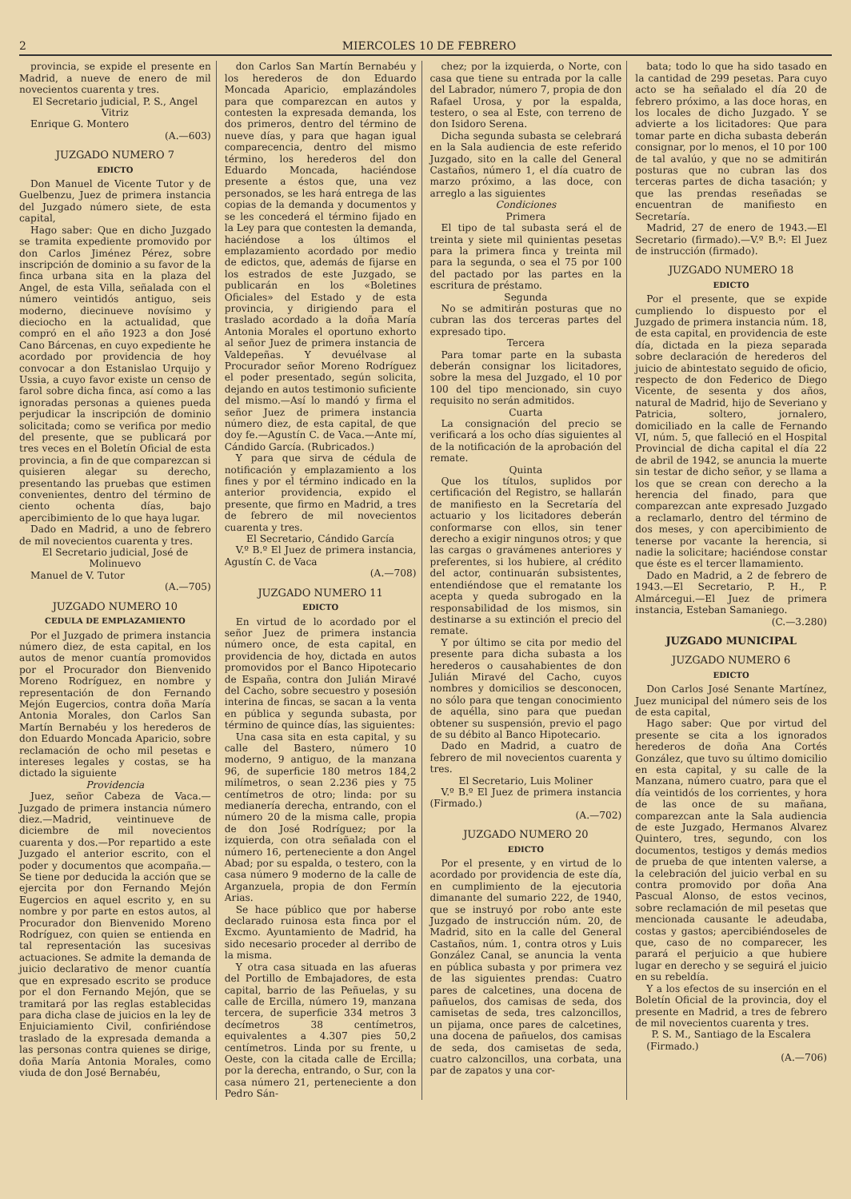2 MIERCOLES 10 DE FEBRERO
provincia, se expide el presente en Madrid, a nueve de enero de mil novecientos cuarenta y tres.
El Secretario judicial, P. S., Angel Vitriz
Enrique G. Montero
(A.—603)
JUZGADO NUMERO 7
EDICTO
Don Manuel de Vicente Tutor y de Guelbenzu, Juez de primera instancia del Juzgado número siete, de esta capital,
Hago saber: Que en dicho Juzgado se tramita expediente promovido por don Carlos Jiménez Pérez, sobre inscripción de dominio a su favor de la finca urbana sita en la plaza del Angel, de esta Villa, señalada con el número veintidós antiguo, seis moderno, diecinueve novísimo y dieciocho en la actualidad, que compró en el año 1923 a don José Cano Bárcenas, en cuyo expediente he acordado por providencia de hoy convocar a don Estanislao Urquijo y Ussia, a cuyo favor existe un censo de farol sobre dicha finca, así como a las ignoradas personas a quienes pueda perjudicar la inscripción de dominio solicitada; como se verifica por medio del presente, que se publicará por tres veces en el Boletín Oficial de esta provincia, a fin de que comparezcan si quisieren alegar su derecho, presentando las pruebas que estimen convenientes, dentro del término de ciento ochenta días, bajo apercibimiento de lo que haya lugar.
Dado en Madrid, a uno de febrero de mil novecientos cuarenta y tres.
El Secretario judicial, José de Molinuevo
Manuel de V. Tutor
(A.—705)
JUZGADO NUMERO 10
CEDULA DE EMPLAZAMIENTO
Por el Juzgado de primera instancia número diez, de esta capital, en los autos de menor cuantía promovidos por el Procurador don Bienvenido Moreno Rodríguez, en nombre y representación de don Fernando Mejón Eugercios, contra doña María Antonia Morales, don Carlos San Martín Bernabéu y los herederos de don Eduardo Moncada Aparicio, sobre reclamación de ocho mil pesetas e intereses legales y costas, se ha dictado la siguiente
Providencia
Juez, señor Cabeza de Vaca.—Juzgado de primera instancia número diez.—Madrid, veintinueve de diciembre de mil novecientos cuarenta y dos.—Por repartido a este Juzgado el anterior escrito, con el poder y documentos que acompaña.—Se tiene por deducida la acción que se ejercita por don Fernando Mejón Eugercios en aquel escrito y, en su nombre y por parte en estos autos, al Procurador don Bienvenido Moreno Rodríguez, con quien se entienda en tal representación las sucesivas actuaciones. Se admite la demanda de juicio declarativo de menor cuantía que en expresado escrito se produce por el don Fernando Mejón, que se tramitará por las reglas establecidas para dicha clase de juicios en la ley de Enjuiciamiento Civil, confiriéndose traslado de la expresada demanda a las personas contra quienes se dirige, doña María Antonia Morales, como viuda de don José Bernabéu,
don Carlos San Martín Bernabéu y los herederos de don Eduardo Moncada Aparicio, emplazándoles para que comparezcan en autos y contesten la expresada demanda, los dos primeros, dentro del término de nueve días, y para que hagan igual comparecencia, dentro del mismo término, los herederos del don Eduardo Moncada, haciéndose presente a éstos que, una vez personados, se les hará entrega de las copias de la demanda y documentos y se les concederá el término fijado en la Ley para que contesten la demanda, haciéndose a los últimos el emplazamiento acordado por medio de edictos, que, además de fijarse en los estrados de este Juzgado, se publicarán en los «Boletines Oficiales» del Estado y de esta provincia, y dirigiendo para el traslado acordado a la doña María Antonia Morales el oportuno exhorto al señor Juez de primera instancia de Valdepeñas. Y devuélvase al Procurador señor Moreno Rodríguez el poder presentado, según solicita, dejando en autos testimonio suficiente del mismo.—Así lo mandó y firma el señor Juez de primera instancia número diez, de esta capital, de que doy fe.—Agustín C. de Vaca.—Ante mí, Cándido García. (Rubricados.)
Y para que sirva de cédula de notificación y emplazamiento a los fines y por el término indicado en la anterior providencia, expido el presente, que firmo en Madrid, a tres de febrero de mil novecientos cuarenta y tres.
El Secretario, Cándido García
V.º B.º El Juez de primera instancia, Agustín C. de Vaca
(A.—708)
JUZGADO NUMERO 11
EDICTO
En virtud de lo acordado por el señor Juez de primera instancia número once, de esta capital, en providencia de hoy, dictada en autos promovidos por el Banco Hipotecario de España, contra don Julián Miravé del Cacho, sobre secuestro y posesión interina de fincas, se sacan a la venta en pública y segunda subasta, por término de quince días, las siguientes:
Una casa sita en esta capital, y su calle del Bastero, número 10 moderno, 9 antiguo, de la manzana 96, de superficie 180 metros 184,2 milímetros, o sean 2.236 pies y 75 centímetros de otro; linda: por su medianería derecha, entrando, con el número 20 de la misma calle, propia de don José Rodríguez; por la izquierda, con otra señalada con el número 16, perteneciente a don Angel Abad; por su espalda, o testero, con la casa número 9 moderno de la calle de Arganzuela, propia de don Fermín Arias.
Se hace público que por haberse declarado ruinosa esta finca por el Excmo. Ayuntamiento de Madrid, ha sido necesario proceder al derribo de la misma.
Y otra casa situada en las afueras del Portillo de Embajadores, de esta capital, barrio de las Peñuelas, y su calle de Ercilla, número 19, manzana tercera, de superficie 334 metros 3 decímetros 38 centímetros, equivalentes a 4.307 pies 50,2 centímetros. Linda por su frente, u Oeste, con la citada calle de Ercilla; por la derecha, entrando, o Sur, con la casa número 21, perteneciente a don Pedro Sán-
chez; por la izquierda, o Norte, con casa que tiene su entrada por la calle del Labrador, número 7, propia de don Rafael Urosa, y por la espalda, testero, o sea al Este, con terreno de don Isidoro Serena.
Dicha segunda subasta se celebrará en la Sala audiencia de este referido Juzgado, sito en la calle del General Castaños, número 1, el día cuatro de marzo próximo, a las doce, con arreglo a las siguientes
Condiciones
Primera
El tipo de tal subasta será el de treinta y siete mil quinientas pesetas para la primera finca y treinta mil para la segunda, o sea el 75 por 100 del pactado por las partes en la escritura de préstamo.
Segunda
No se admitirán posturas que no cubran las dos terceras partes del expresado tipo.
Tercera
Para tomar parte en la subasta deberán consignar los licitadores, sobre la mesa del Juzgado, el 10 por 100 del tipo mencionado, sin cuyo requisito no serán admitidos.
Cuarta
La consignación del precio se verificará a los ocho días siguientes al de la notificación de la aprobación del remate.
Quinta
Que los títulos, suplidos por certificación del Registro, se hallarán de manifiesto en la Secretaría del actuario y los licitadores deberán conformarse con ellos, sin tener derecho a exigir ningunos otros; y que las cargas o gravámenes anteriores y preferentes, si los hubiere, al crédito del actor, continuarán subsistentes, entendiéndose que el rematante los acepta y queda subrogado en la responsabilidad de los mismos, sin destinarse a su extinción el precio del remate.
Y por último se cita por medio del presente para dicha subasta a los herederos o causahabientes de don Julián Miravé del Cacho, cuyos nombres y domicilios se desconocen, no sólo para que tengan conocimiento de aquélla, sino para que puedan obtener su suspensión, previo el pago de su débito al Banco Hipotecario.
Dado en Madrid, a cuatro de febrero de mil novecientos cuarenta y tres.
El Secretario, Luis Moliner
V.º B.º El Juez de primera instancia (Firmado.)
(A.—702)
JUZGADO NUMERO 20
EDICTO
Por el presente, y en virtud de lo acordado por providencia de este día, en cumplimiento de la ejecutoria dimanante del sumario 222, de 1940, que se instruyó por robo ante este Juzgado de instrucción núm. 20, de Madrid, sito en la calle del General Castaños, núm. 1, contra otros y Luis González Canal, se anuncia la venta en pública subasta y por primera vez de las siguientes prendas: Cuatro pares de calcetines, una docena de pañuelos, dos camisas de seda, dos camisetas de seda, tres calzoncillos, un pijama, once pares de calcetines, una docena de pañuelos, dos camisas de seda, dos camisetas de seda, cuatro calzoncillos, una corbata, una par de zapatos y una cor-
bata; todo lo que ha sido tasado en la cantidad de 299 pesetas. Para cuyo acto se ha señalado el día 20 de febrero próximo, a las doce horas, en los locales de dicho Juzgado. Y se advierte a los licitadores: Que para tomar parte en dicha subasta deberán consignar, por lo menos, el 10 por 100 de tal avalúo, y que no se admitirán posturas que no cubran las dos terceras partes de dicha tasación; y que las prendas reseñadas se encuentran de manifiesto en Secretaría.
Madrid, 27 de enero de 1943.—El Secretario (firmado).—V.º B.º: El Juez de instrucción (firmado).
JUZGADO NUMERO 18
EDICTO
Por el presente, que se expide cumpliendo lo dispuesto por el Juzgado de primera instancia núm. 18, de esta capital, en providencia de este día, dictada en la pieza separada sobre declaración de herederos del juicio de abintestato seguido de oficio, respecto de don Federico de Diego Vicente, de sesenta y dos años, natural de Madrid, hijo de Severiano y Patricia, soltero, jornalero, domiciliado en la calle de Fernando VI, núm. 5, que falleció en el Hospital Provincial de dicha capital el día 22 de abril de 1942, se anuncia la muerte sin testar de dicho señor, y se llama a los que se crean con derecho a la herencia del finado, para que comparezcan ante expresado Juzgado a reclamarlo, dentro del término de dos meses, y con apercibimiento de tenerse por vacante la herencia, si nadie la solicitare; haciéndose constar que éste es el tercer llamamiento.
Dado en Madrid, a 2 de febrero de 1943.—El Secretario, P. H., P. Almárcegui.—El Juez de primera instancia, Esteban Samaniego.
(C.—3.280)
JUZGADO MUNICIPAL
JUZGADO NUMERO 6
EDICTO
Don Carlos José Senante Martínez, Juez municipal del número seis de los de esta capital,
Hago saber: Que por virtud del presente se cita a los ignorados herederos de doña Ana Cortés González, que tuvo su último domicilio en esta capital, y su calle de la Manzana, número cuatro, para que el día veintidós de los corrientes, y hora de las once de su mañana, comparezcan ante la Sala audiencia de este Juzgado, Hermanos Alvarez Quintero, tres, segundo, con los documentos, testigos y demás medios de prueba de que intenten valerse, a la celebración del juicio verbal en su contra promovido por doña Ana Pascual Alonso, de estos vecinos, sobre reclamación de mil pesetas que mencionada causante le adeudaba, costas y gastos; apercibiéndoseles de que, caso de no comparecer, les parará el perjuicio a que hubiere lugar en derecho y se seguirá el juicio en su rebeldía.
Y a los efectos de su inserción en el Boletín Oficial de la provincia, doy el presente en Madrid, a tres de febrero de mil novecientos cuarenta y tres.
P. S. M., Santiago de la Escalera
(Firmado.)
(A.—706)